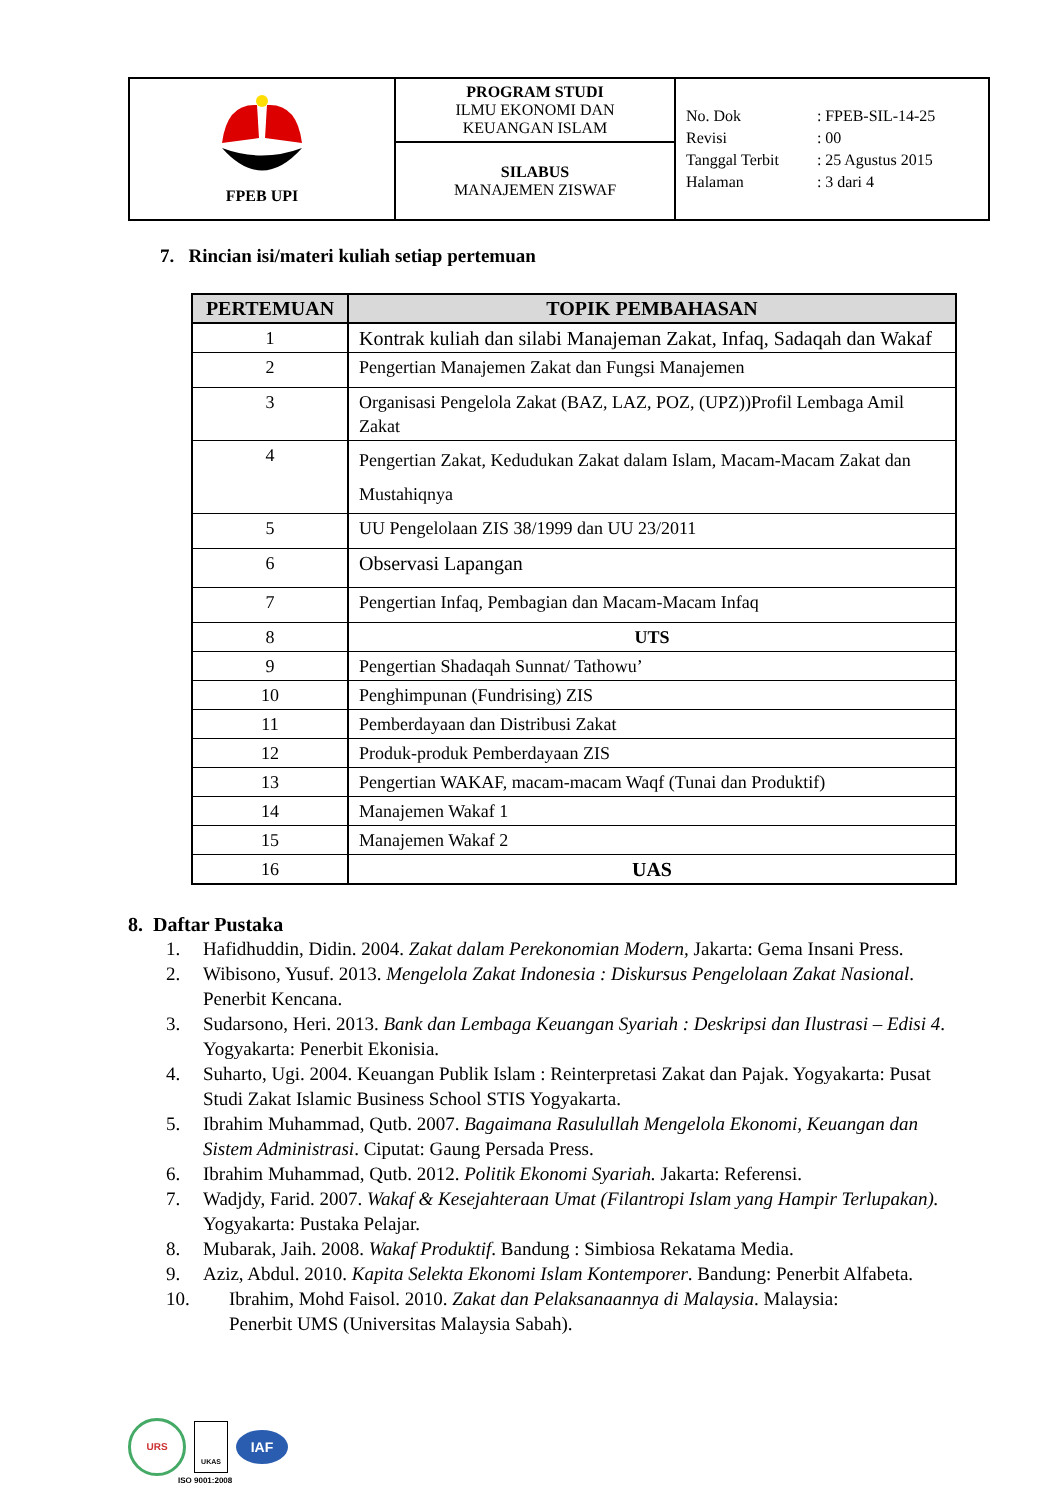| FPEB UPI | PROGRAM STUDI ILMU EKONOMI DAN KEUANGAN ISLAM | / No. Dok / : / FPEB-SIL-14-25 / / Revisi / : / 00 / / Tanggal Terbit / : / 25 Agustus 2015 / / Halaman / : / 3 dari 4 / |
| | SILABUS MANAJEMEN ZISWAF | |
7. Rincian isi/materi kuliah setiap pertemuan
| PERTEMUAN | TOPIK PEMBAHASAN |
| --- | --- |
| 1 | Kontrak kuliah dan silabi Manajeman Zakat, Infaq, Sadaqah dan Wakaf |
| 2 | Pengertian Manajemen Zakat dan Fungsi Manajemen |
| 3 | Organisasi Pengelola Zakat (BAZ, LAZ, POZ, (UPZ))Profil Lembaga Amil Zakat |
| 4 | Pengertian Zakat, Kedudukan Zakat dalam Islam, Macam-Macam Zakat dan Mustahiqnya |
| 5 | UU Pengelolaan ZIS 38/1999 dan UU 23/2011 |
| 6 | Observasi Lapangan |
| 7 | Pengertian Infaq, Pembagian dan Macam-Macam Infaq |
| 8 | UTS |
| 9 | Pengertian Shadaqah Sunnat/ Tathowu’ |
| 10 | Penghimpunan (Fundrising) ZIS |
| 11 | Pemberdayaan dan Distribusi Zakat |
| 12 | Produk-produk Pemberdayaan ZIS |
| 13 | Pengertian WAKAF, macam-macam Waqf (Tunai dan Produktif) |
| 14 | Manajemen Wakaf 1 |
| 15 | Manajemen Wakaf 2 |
| 16 | UAS |
8. Daftar Pustaka
1. Hafidhuddin, Didin. 2004. Zakat dalam Perekonomian Modern, Jakarta: Gema Insani Press.
2. Wibisono, Yusuf. 2013. Mengelola Zakat Indonesia : Diskursus Pengelolaan Zakat Nasional. Penerbit Kencana.
3. Sudarsono, Heri. 2013. Bank dan Lembaga Keuangan Syariah : Deskripsi dan Ilustrasi – Edisi 4. Yogyakarta: Penerbit Ekonisia.
4. Suharto, Ugi. 2004. Keuangan Publik Islam : Reinterpretasi Zakat dan Pajak. Yogyakarta: Pusat Studi Zakat Islamic Business School STIS Yogyakarta.
5. Ibrahim Muhammad, Qutb. 2007. Bagaimana Rasulullah Mengelola Ekonomi, Keuangan dan Sistem Administrasi. Ciputat: Gaung Persada Press.
6. Ibrahim Muhammad, Qutb. 2012. Politik Ekonomi Syariah. Jakarta: Referensi.
7. Wadjdy, Farid. 2007. Wakaf & Kesejahteraan Umat (Filantropi Islam yang Hampir Terlupakan). Yogyakarta: Pustaka Pelajar.
8. Mubarak, Jaih. 2008. Wakaf Produktif. Bandung : Simbiosa Rekatama Media.
9. Aziz, Abdul. 2010. Kapita Selekta Ekonomi Islam Kontemporer. Bandung: Penerbit Alfabeta.
10. Ibrahim, Mohd Faisol. 2010. Zakat dan Pelaksanaannya di Malaysia. Malaysia:
Penerbit UMS (Universitas Malaysia Sabah).
URS
UKAS
IAF
ISO 9001:2008